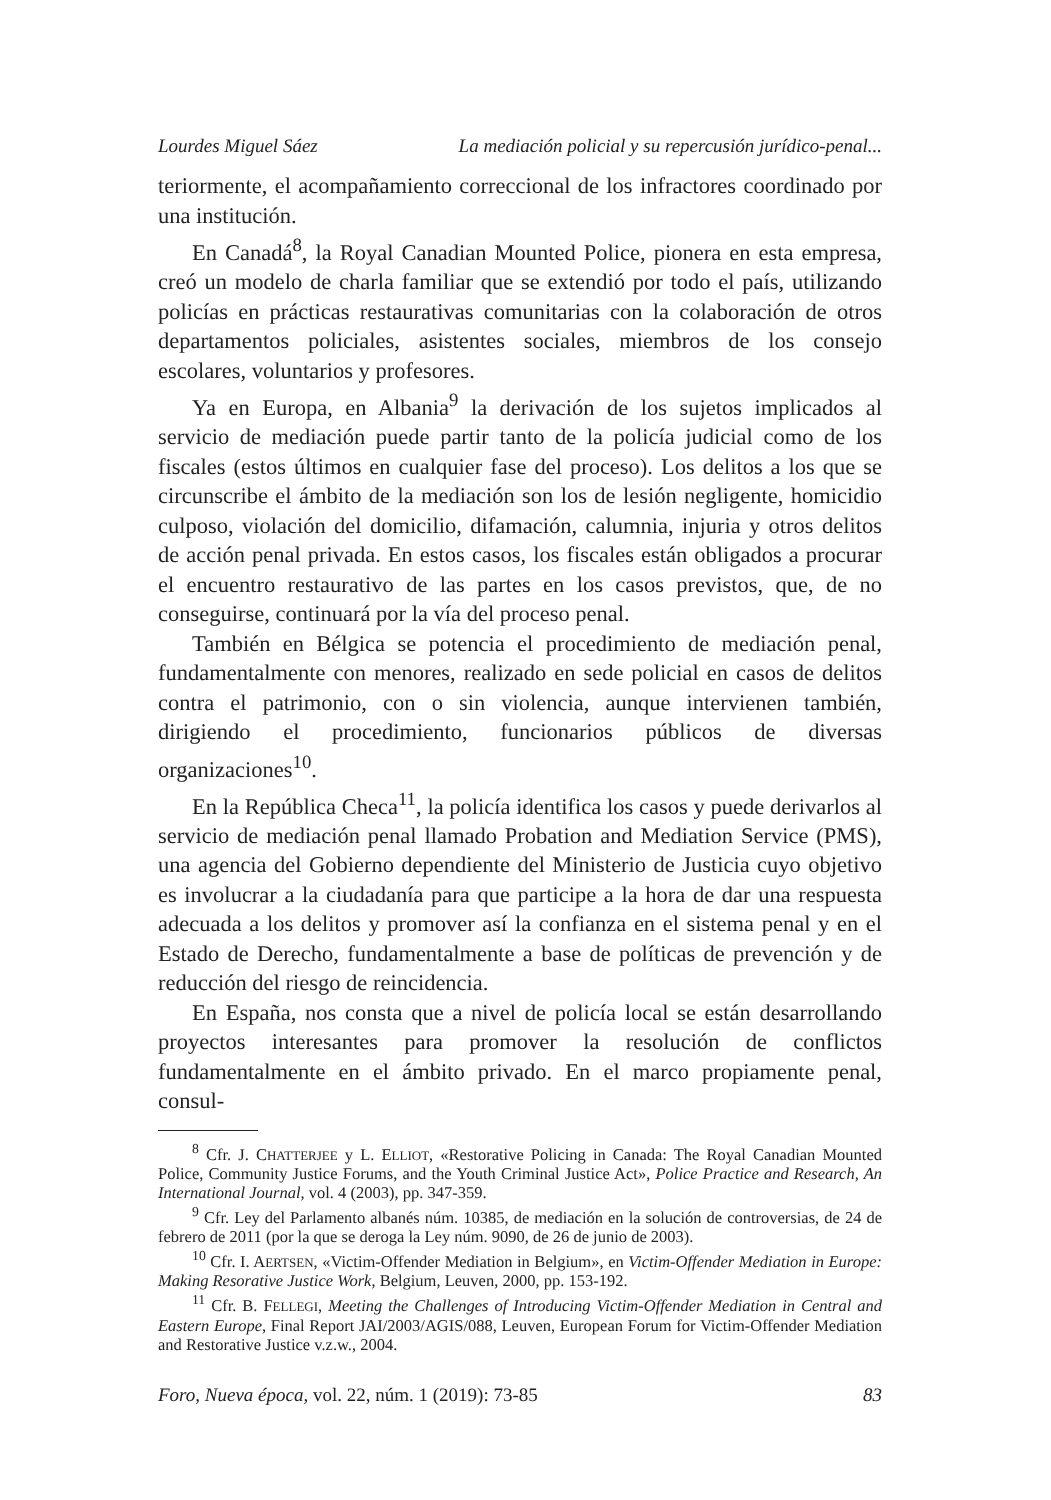Lourdes Miguel Sáez La mediación policial y su repercusión jurídico-penal...
teriormente, el acompañamiento correccional de los infractores coordinado por una institución.
En Canadá<sup>8</sup>, la Royal Canadian Mounted Police, pionera en esta empresa, creó un modelo de charla familiar que se extendió por todo el país, utilizando policías en prácticas restaurativas comunitarias con la colaboración de otros departamentos policiales, asistentes sociales, miembros de los consejo escolares, voluntarios y profesores.
Ya en Europa, en Albania<sup>9</sup> la derivación de los sujetos implicados al servicio de mediación puede partir tanto de la policía judicial como de los fiscales (estos últimos en cualquier fase del proceso). Los delitos a los que se circunscribe el ámbito de la mediación son los de lesión negligente, homicidio culposo, violación del domicilio, difamación, calumnia, injuria y otros delitos de acción penal privada. En estos casos, los fiscales están obligados a procurar el encuentro restaurativo de las partes en los casos previstos, que, de no conseguirse, continuará por la vía del proceso penal.
También en Bélgica se potencia el procedimiento de mediación penal, fundamentalmente con menores, realizado en sede policial en casos de delitos contra el patrimonio, con o sin violencia, aunque intervienen también, dirigiendo el procedimiento, funcionarios públicos de diversas organizaciones<sup>10</sup>.
En la República Checa<sup>11</sup>, la policía identifica los casos y puede derivarlos al servicio de mediación penal llamado Probation and Mediation Service (PMS), una agencia del Gobierno dependiente del Ministerio de Justicia cuyo objetivo es involucrar a la ciudadanía para que participe a la hora de dar una respuesta adecuada a los delitos y promover así la confianza en el sistema penal y en el Estado de Derecho, fundamentalmente a base de políticas de prevención y de reducción del riesgo de reincidencia.
En España, nos consta que a nivel de policía local se están desarrollando proyectos interesantes para promover la resolución de conflictos fundamentalmente en el ámbito privado. En el marco propiamente penal, consul-
<sup>8</sup> Cfr. J. CHATTERJEE y L. ELLIOT, «Restorative Policing in Canada: The Royal Canadian Mounted Police, Community Justice Forums, and the Youth Criminal Justice Act», Police Practice and Research, An International Journal, vol. 4 (2003), pp. 347-359.
<sup>9</sup> Cfr. Ley del Parlamento albanés núm. 10385, de mediación en la solución de controversias, de 24 de febrero de 2011 (por la que se deroga la Ley núm. 9090, de 26 de junio de 2003).
<sup>10</sup> Cfr. I. AERTSEN, «Victim-Offender Mediation in Belgium», en Victim-Offender Mediation in Europe: Making Resorative Justice Work, Belgium, Leuven, 2000, pp. 153-192.
<sup>11</sup> Cfr. B. FELLEGI, Meeting the Challenges of Introducing Victim-Offender Mediation in Central and Eastern Europe, Final Report JAI/2003/AGIS/088, Leuven, European Forum for Victim-Offender Mediation and Restorative Justice v.z.w., 2004.
Foro, Nueva época, vol. 22, núm. 1 (2019): 73-85 83